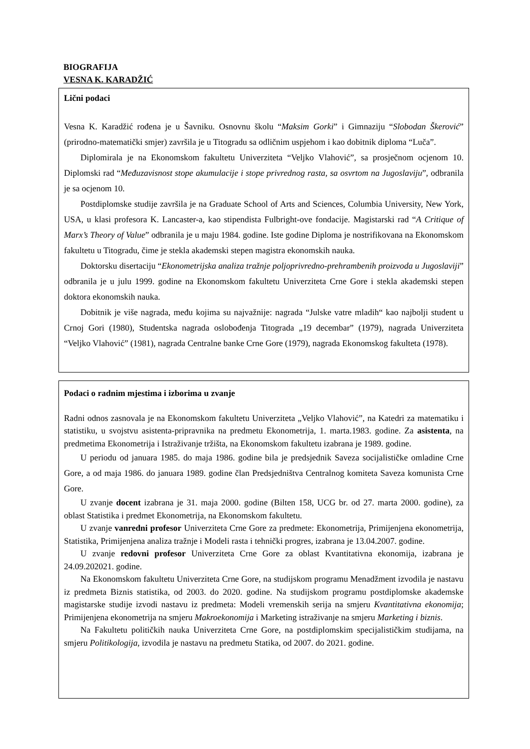BIOGRAFIJA
VESNA K. KARADŽIĆ
Lični podaci
Vesna K. Karadžić rođena je u Šavniku. Osnovnu školu “Maksim Gorki” i Gimnaziju “Slobodan Škerović” (prirodno-matematički smjer) završila je u Titogradu sa odličnim uspjehom i kao dobitnik diploma “Luča”.
Diplomirala je na Ekonomskom fakultetu Univerziteta “Veljko Vlahović”, sa prosječnom ocjenom 10. Diplomski rad “Međuzavisnost stope akumulacije i stope privrednog rasta, sa osvrtom na Jugoslaviju”, odbranila je sa ocjenom 10.
Postdiplomske studije završila je na Graduate School of Arts and Sciences, Columbia University, New York, USA, u klasi profesora K. Lancaster-a, kao stipendista Fulbright-ove fondacije. Magistarski rad “A Critique of Marx’s Theory of Value” odbranila je u maju 1984. godine. Iste godine Diploma je nostrifikovana na Ekonomskom fakultetu u Titogradu, čime je stekla akademski stepen magistra ekonomskih nauka.
Doktorsku disertaciju “Ekonometrijska analiza tražnje poljoprivredno-prehrambenih proizvoda u Jugoslaviji” odbranila je u julu 1999. godine na Ekonomskom fakultetu Univerziteta Crne Gore i stekla akademski stepen doktora ekonomskih nauka.
Dobitnik je više nagrada, među kojima su najvažnije: nagrada “Julske vatre mladih“ kao najbolji student u Crnoj Gori (1980), Studentska nagrada oslobođenja Titograda „19 decembar” (1979), nagrada Univerziteta “Veljko Vlahović” (1981), nagrada Centralne banke Crne Gore (1979), nagrada Ekonomskog fakulteta (1978).
Podaci o radnim mjestima i izborima u zvanje
Radni odnos zasnovala je na Ekonomskom fakultetu Univerziteta „Veljko Vlahović”, na Katedri za matematiku i statistiku, u svojstvu asistenta-pripravnika na predmetu Ekonometrija, 1. marta.1983. godine. Za asistenta, na predmetima Ekonometrija i Istraživanje tržišta, na Ekonomskom fakultetu izabrana je 1989. godine.
U periodu od januara 1985. do maja 1986. godine bila je predsjednik Saveza socijalističke omladine Crne Gore, a od maja 1986. do januara 1989. godine član Predsjedništva Centralnog komiteta Saveza komunista Crne Gore.
U zvanje docent izabrana je 31. maja 2000. godine (Bilten 158, UCG br. od 27. marta 2000. godine), za oblast Statistika i predmet Ekonometrija, na Ekonomskom fakultetu.
U zvanje vanredni profesor Univerziteta Crne Gore za predmete: Ekonometrija, Primijenjena ekonometrija, Statistika, Primijenjena analiza tražnje i Modeli rasta i tehnički progres, izabrana je 13.04.2007. godine.
U zvanje redovni profesor Univerziteta Crne Gore za oblast Kvantitativna ekonomija, izabrana je 24.09.202021. godine.
Na Ekonomskom fakultetu Univerziteta Crne Gore, na studijskom programu Menadžment izvodila je nastavu iz predmeta Biznis statistika, od 2003. do 2020. godine. Na studijskom programu postdiplomske akademske magistarske studije izvodi nastavu iz predmeta: Modeli vremenskih serija na smjeru Kvantitativna ekonomija; Primijenjena ekonometrija na smjeru Makroekonomija i Marketing istraživanje na smjeru Marketing i biznis.
Na Fakultetu političkih nauka Univerziteta Crne Gore, na postdiplomskim specijalističkim studijama, na smjeru Politikologija, izvodila je nastavu na predmetu Statika, od 2007. do 2021. godine.